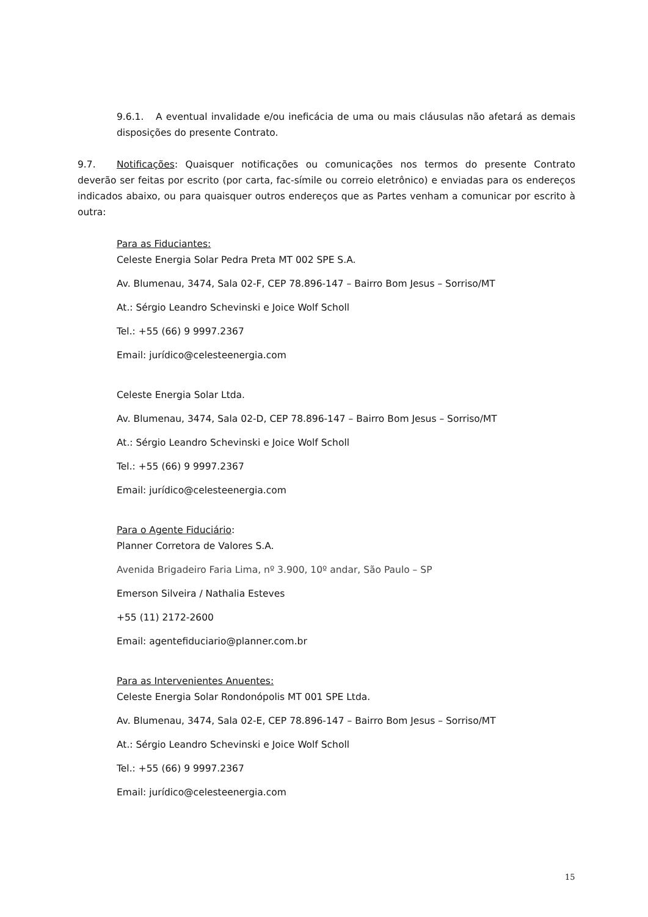9.6.1. A eventual invalidade e/ou ineficácia de uma ou mais cláusulas não afetará as demais disposições do presente Contrato.
9.7. Notificações: Quaisquer notificações ou comunicações nos termos do presente Contrato deverão ser feitas por escrito (por carta, fac-símile ou correio eletrônico) e enviadas para os endereços indicados abaixo, ou para quaisquer outros endereços que as Partes venham a comunicar por escrito à outra:
Para as Fiduciantes:
Celeste Energia Solar Pedra Preta MT 002 SPE S.A.
Av. Blumenau, 3474, Sala 02-F, CEP 78.896-147 – Bairro Bom Jesus – Sorriso/MT
At.: Sérgio Leandro Schevinski e Joice Wolf Scholl
Tel.: +55 (66) 9 9997.2367
Email: jurídico@celesteenergia.com
Celeste Energia Solar Ltda.
Av. Blumenau, 3474, Sala 02-D, CEP 78.896-147 – Bairro Bom Jesus – Sorriso/MT
At.: Sérgio Leandro Schevinski e Joice Wolf Scholl
Tel.: +55 (66) 9 9997.2367
Email: jurídico@celesteenergia.com
Para o Agente Fiduciário:
Planner Corretora de Valores S.A.
Avenida Brigadeiro Faria Lima, nº 3.900, 10º andar, São Paulo – SP
Emerson Silveira / Nathalia Esteves
+55 (11) 2172-2600
Email: agentefiduciario@planner.com.br
Para as Intervenientes Anuentes:
Celeste Energia Solar Rondonópolis MT 001 SPE Ltda.
Av. Blumenau, 3474, Sala 02-E, CEP 78.896-147 – Bairro Bom Jesus – Sorriso/MT
At.: Sérgio Leandro Schevinski e Joice Wolf Scholl
Tel.: +55 (66) 9 9997.2367
Email: jurídico@celesteenergia.com
15